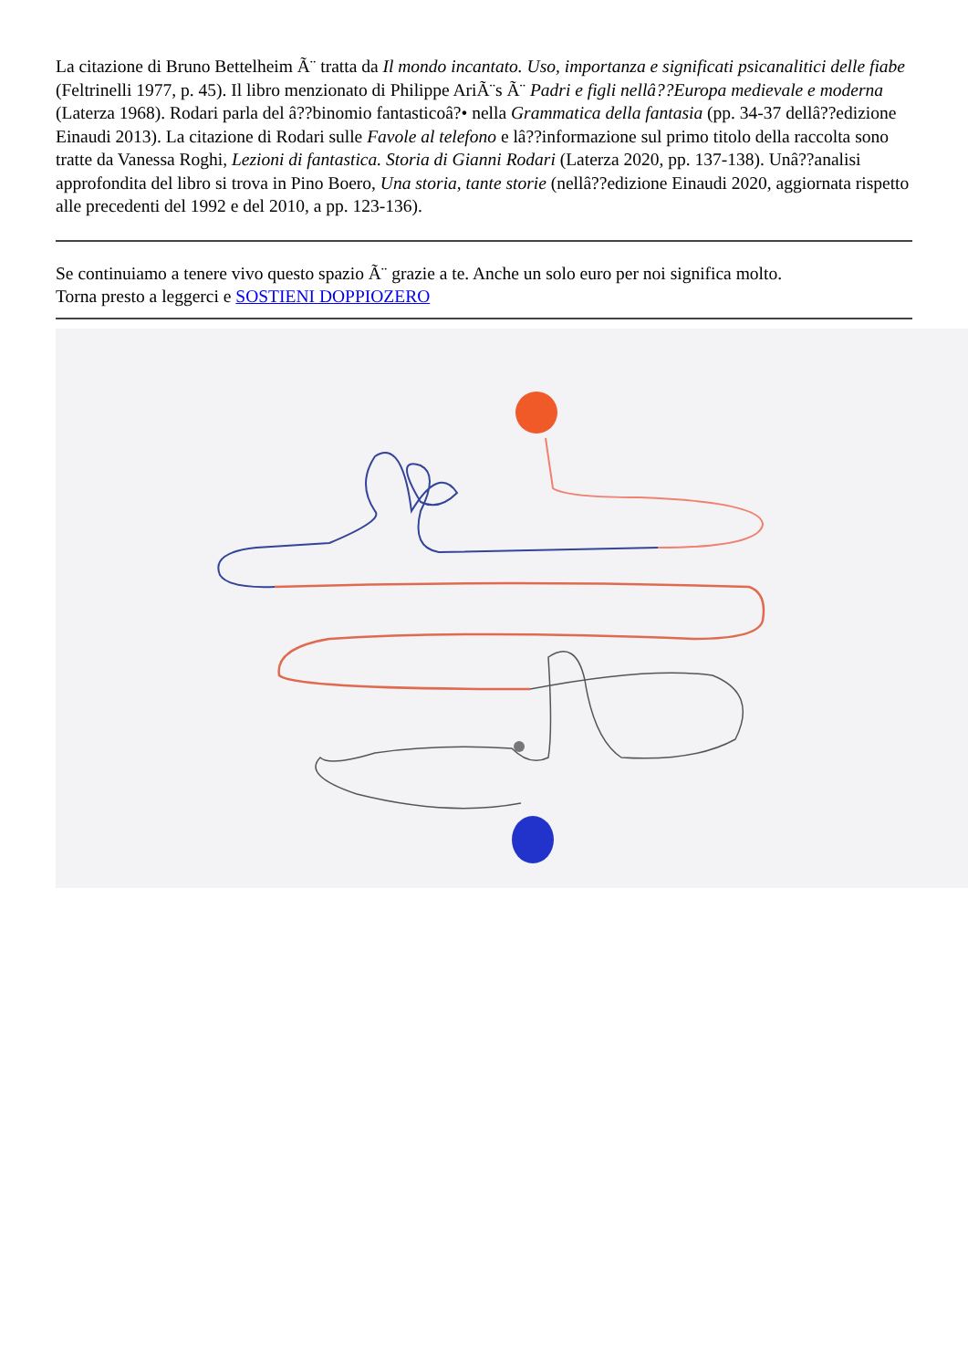La citazione di Bruno Bettelheim Ã¨ tratta da Il mondo incantato. Uso, importanza e significati psicanalitici delle fiabe (Feltrinelli 1977, p. 45). Il libro menzionato di Philippe AriÃ¨s Ã¨ Padri e figli nellâ??Europa medievale e moderna (Laterza 1968). Rodari parla del â??binomio fantasticoâ?• nella Grammatica della fantasia (pp. 34-37 dellâ??edizione Einaudi 2013). La citazione di Rodari sulle Favole al telefono e lâ??informazione sul primo titolo della raccolta sono tratte da Vanessa Roghi, Lezioni di fantastica. Storia di Gianni Rodari (Laterza 2020, pp. 137-138). Unâ??analisi approfondita del libro si trova in Pino Boero, Una storia, tante storie (nellâ??edizione Einaudi 2020, aggiornata rispetto alle precedenti del 1992 e del 2010, a pp. 123-136).
Se continuiamo a tenere vivo questo spazio Ã¨ grazie a te. Anche un solo euro per noi significa molto.
Torna presto a leggerci e SOSTIENI DOPPIOZERO